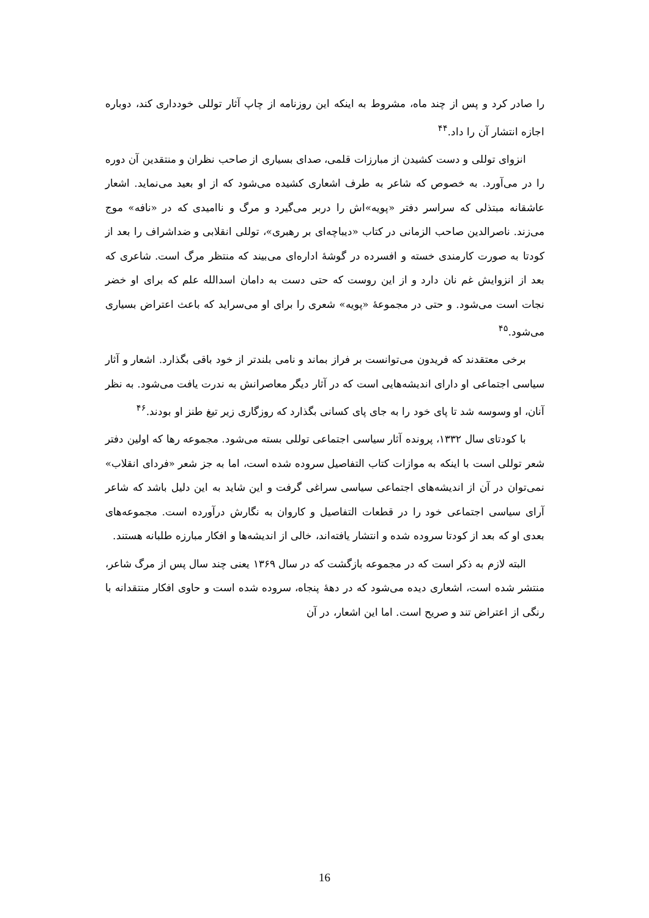را صادر کرد و پس از چند ماه، مشروط به اینکه این روزنامه از چاپ آثار توللی خودداری کند، دوباره اجازه انتشار آن را داد.<sup>۴۴</sup>
انزوای توللی و دست کشیدن از مبارزات قلمی، صدای بسیاری از صاحب نظران و منتقدین آن دوره را در می‌آورد. به خصوص که شاعر به طرف اشعاری کشیده می‌شود که از او بعید می‌نماید. اشعار عاشقانه مبتذلی که سراسر دفتر «پویه»اش را دربر می‌گیرد و مرگ و ناامیدی که در «نافه» موج می‌زند. ناصرالدین صاحب الزمانی در کتاب «دیباچه‌ای بر رهبری»، توللی انقلابی و ضداشراف را بعد از کودتا به صورت کارمندی خسته و افسرده در گوشهٔ اداره‌ای می‌بیند که منتظر مرگ است. شاعری که بعد از انزوایش غم نان دارد و از این روست که حتی دست به دامان اسدالله علم که برای او خضر نجات است می‌شود. و حتی در مجموعهٔ «پویه» شعری را برای او می‌سراید که باعث اعتراض بسیاری می‌شود.<sup>۴۵</sup>
برخی معتقدند که فریدون می‌توانست بر فراز بماند و نامی بلندتر از خود باقی بگذارد. اشعار و آثار سیاسی اجتماعی او دارای اندیشه‌هایی است که در آثار دیگر معاصرانش به ندرت یافت می‌شود. به نظر آنان، او وسوسه شد تا پای خود را به جای پای کسانی بگذارد که روزگاری زیر تیغ طنز او بودند.<sup>۴۶</sup>
با کودتای سال ۱۳۳۲، پرونده آثار سیاسی اجتماعی توللی بسته می‌شود. مجموعه رها که اولین دفتر شعر توللی است با اینکه به موازات کتاب التفاصیل سروده شده است، اما به جز شعر «فردای انقلاب» نمی‌توان در آن از اندیشه‌های اجتماعی سیاسی سراغی گرفت و این شاید به این دلیل باشد که شاعر آرای سیاسی اجتماعی خود را در قطعات التفاصیل و کاروان به نگارش درآورده است. مجموعه‌های بعدی او که بعد از کودتا سروده شده و انتشار یافته‌اند، خالی از اندیشه‌ها و افکار مبارزه طلبانه هستند.
البته لازم به ذکر است که در مجموعه بازگشت که در سال ۱۳۶۹ یعنی چند سال پس از مرگ شاعر، منتشر شده است، اشعاری دیده می‌شود که در دههٔ پنجاه، سروده شده است و حاوی افکار منتقدانه با رنگی از اعتراض تند و صریح است. اما این اشعار، در آن
16